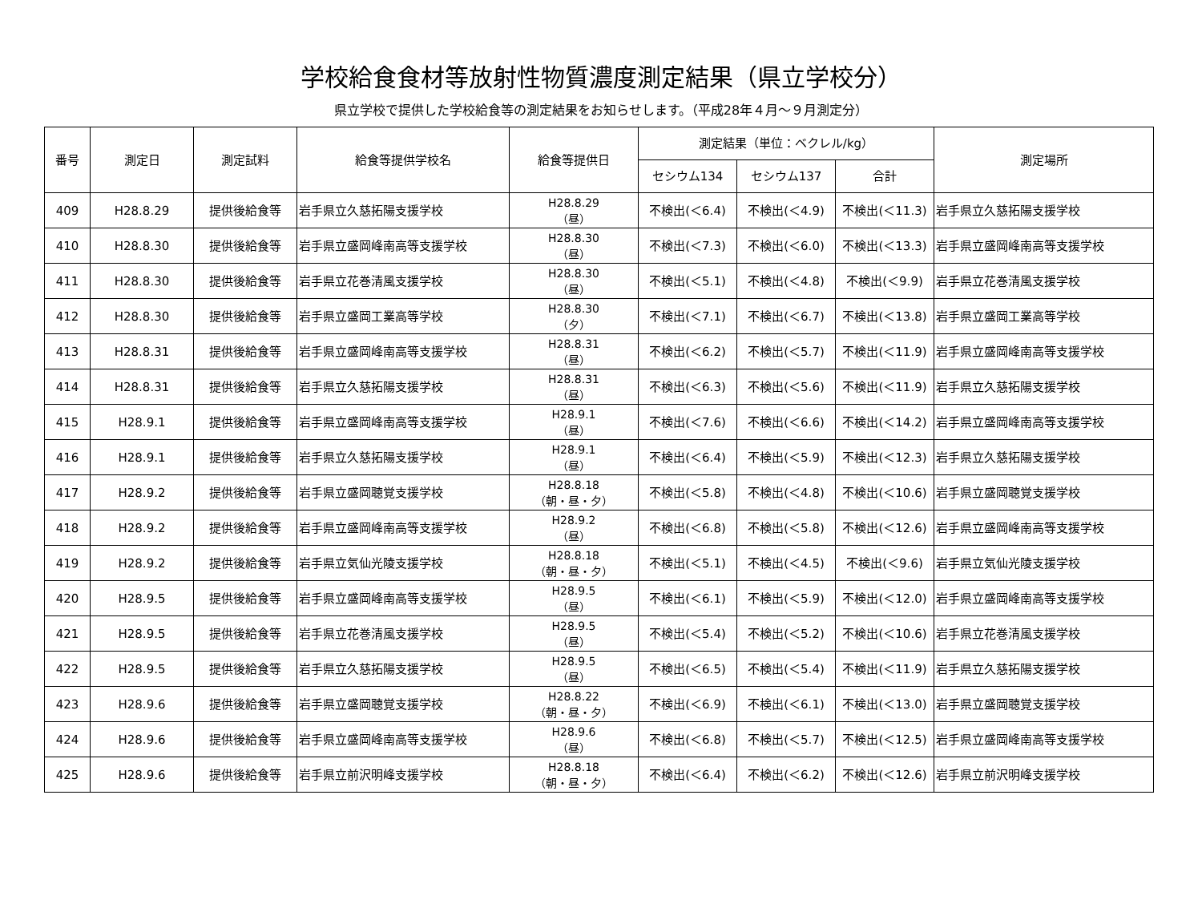学校給食食材等放射性物質濃度測定結果（県立学校分）
県立学校で提供した学校給食等の測定結果をお知らせします。（平成28年４月～９月測定分）
| 番号 | 測定日 | 測定試料 | 給食等提供学校名 | 給食等提供日 | 測定結果（単位：ベクレル/kg） | | | 測定場所 |
| --- | --- | --- | --- | --- | --- | --- | --- | --- |
| | | | | | セシウム134 | セシウム137 | 合計 | |
| 409 | H28.8.29 | 提供後給食等 | 岩手県立久慈拓陽支援学校 | H28.8.29 （昼） | 不検出(＜6.4) | 不検出(＜4.9) | 不検出(＜11.3) | 岩手県立久慈拓陽支援学校 |
| 410 | H28.8.30 | 提供後給食等 | 岩手県立盛岡峰南高等支援学校 | H28.8.30 （昼） | 不検出(＜7.3) | 不検出(＜6.0) | 不検出(＜13.3) | 岩手県立盛岡峰南高等支援学校 |
| 411 | H28.8.30 | 提供後給食等 | 岩手県立花巻清風支援学校 | H28.8.30 （昼） | 不検出(＜5.1) | 不検出(＜4.8) | 不検出(＜9.9) | 岩手県立花巻清風支援学校 |
| 412 | H28.8.30 | 提供後給食等 | 岩手県立盛岡工業高等学校 | H28.8.30 （夕） | 不検出(＜7.1) | 不検出(＜6.7) | 不検出(＜13.8) | 岩手県立盛岡工業高等学校 |
| 413 | H28.8.31 | 提供後給食等 | 岩手県立盛岡峰南高等支援学校 | H28.8.31 （昼） | 不検出(＜6.2) | 不検出(＜5.7) | 不検出(＜11.9) | 岩手県立盛岡峰南高等支援学校 |
| 414 | H28.8.31 | 提供後給食等 | 岩手県立久慈拓陽支援学校 | H28.8.31 （昼） | 不検出(＜6.3) | 不検出(＜5.6) | 不検出(＜11.9) | 岩手県立久慈拓陽支援学校 |
| 415 | H28.9.1 | 提供後給食等 | 岩手県立盛岡峰南高等支援学校 | H28.9.1 （昼） | 不検出(＜7.6) | 不検出(＜6.6) | 不検出(＜14.2) | 岩手県立盛岡峰南高等支援学校 |
| 416 | H28.9.1 | 提供後給食等 | 岩手県立久慈拓陽支援学校 | H28.9.1 （昼） | 不検出(＜6.4) | 不検出(＜5.9) | 不検出(＜12.3) | 岩手県立久慈拓陽支援学校 |
| 417 | H28.9.2 | 提供後給食等 | 岩手県立盛岡聴覚支援学校 | H28.8.18 （朝・昼・夕） | 不検出(＜5.8) | 不検出(＜4.8) | 不検出(＜10.6) | 岩手県立盛岡聴覚支援学校 |
| 418 | H28.9.2 | 提供後給食等 | 岩手県立盛岡峰南高等支援学校 | H28.9.2 （昼） | 不検出(＜6.8) | 不検出(＜5.8) | 不検出(＜12.6) | 岩手県立盛岡峰南高等支援学校 |
| 419 | H28.9.2 | 提供後給食等 | 岩手県立気仙光陵支援学校 | H28.8.18 （朝・昼・夕） | 不検出(＜5.1) | 不検出(＜4.5) | 不検出(＜9.6) | 岩手県立気仙光陵支援学校 |
| 420 | H28.9.5 | 提供後給食等 | 岩手県立盛岡峰南高等支援学校 | H28.9.5 （昼） | 不検出(＜6.1) | 不検出(＜5.9) | 不検出(＜12.0) | 岩手県立盛岡峰南高等支援学校 |
| 421 | H28.9.5 | 提供後給食等 | 岩手県立花巻清風支援学校 | H28.9.5 （昼） | 不検出(＜5.4) | 不検出(＜5.2) | 不検出(＜10.6) | 岩手県立花巻清風支援学校 |
| 422 | H28.9.5 | 提供後給食等 | 岩手県立久慈拓陽支援学校 | H28.9.5 （昼） | 不検出(＜6.5) | 不検出(＜5.4) | 不検出(＜11.9) | 岩手県立久慈拓陽支援学校 |
| 423 | H28.9.6 | 提供後給食等 | 岩手県立盛岡聴覚支援学校 | H28.8.22 （朝・昼・夕） | 不検出(＜6.9) | 不検出(＜6.1) | 不検出(＜13.0) | 岩手県立盛岡聴覚支援学校 |
| 424 | H28.9.6 | 提供後給食等 | 岩手県立盛岡峰南高等支援学校 | H28.9.6 （昼） | 不検出(＜6.8) | 不検出(＜5.7) | 不検出(＜12.5) | 岩手県立盛岡峰南高等支援学校 |
| 425 | H28.9.6 | 提供後給食等 | 岩手県立前沢明峰支援学校 | H28.8.18 （朝・昼・夕） | 不検出(＜6.4) | 不検出(＜6.2) | 不検出(＜12.6) | 岩手県立前沢明峰支援学校 |